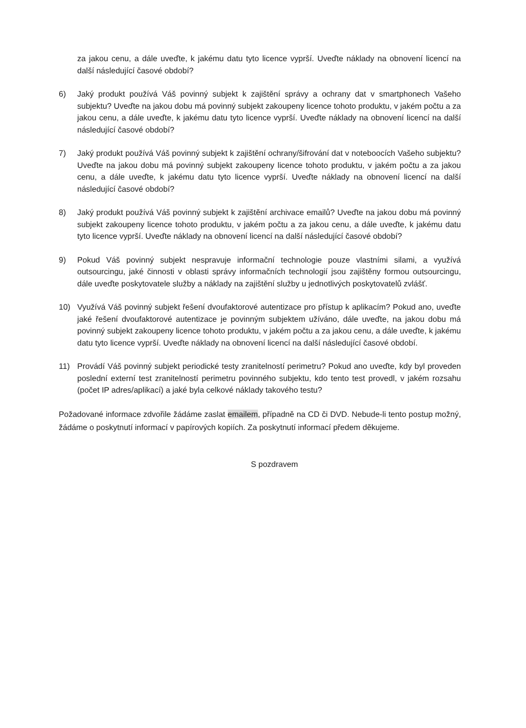za jakou cenu, a dále uveďte, k jakému datu tyto licence vyprší. Uveďte náklady na obnovení licencí na další následující časové období?
6) Jaký produkt používá Váš povinný subjekt k zajištění správy a ochrany dat v smartphonech Vašeho subjektu? Uveďte na jakou dobu má povinný subjekt zakoupeny licence tohoto produktu, v jakém počtu a za jakou cenu, a dále uveďte, k jakému datu tyto licence vyprší. Uveďte náklady na obnovení licencí na další následující časové období?
7) Jaký produkt používá Váš povinný subjekt k zajištění ochrany/šifrování dat v noteboocích Vašeho subjektu? Uveďte na jakou dobu má povinný subjekt zakoupeny licence tohoto produktu, v jakém počtu a za jakou cenu, a dále uveďte, k jakému datu tyto licence vyprší. Uveďte náklady na obnovení licencí na další následující časové období?
8) Jaký produkt používá Váš povinný subjekt k zajištění archivace emailů? Uveďte na jakou dobu má povinný subjekt zakoupeny licence tohoto produktu, v jakém počtu a za jakou cenu, a dále uveďte, k jakému datu tyto licence vyprší. Uveďte náklady na obnovení licencí na další následující časové období?
9) Pokud Váš povinný subjekt nespravuje informační technologie pouze vlastními silami, a využívá outsourcingu, jaké činnosti v oblasti správy informačních technologií jsou zajištěny formou outsourcingu, dále uveďte poskytovatele služby a náklady na zajištění služby u jednotlivých poskytovatelů zvlášť.
10) Využívá Váš povinný subjekt řešení dvoufaktorové autentizace pro přístup k aplikacím? Pokud ano, uveďte jaké řešení dvoufaktorové autentizace je povinným subjektem užíváno, dále uveďte, na jakou dobu má povinný subjekt zakoupeny licence tohoto produktu, v jakém počtu a za jakou cenu, a dále uveďte, k jakému datu tyto licence vyprší. Uveďte náklady na obnovení licencí na další následující časové období.
11) Provádí Váš povinný subjekt periodické testy zranitelností perimetru? Pokud ano uveďte, kdy byl proveden poslední externí test zranitelností perimetru povinného subjektu, kdo tento test provedl, v jakém rozsahu (počet IP adres/aplikací) a jaké byla celkové náklady takového testu?
Požadované informace zdvořile žádáme zaslat emailem, případně na CD či DVD. Nebude-li tento postup možný, žádáme o poskytnutí informací v papírových kopiích. Za poskytnutí informací předem děkujeme.
S pozdravem